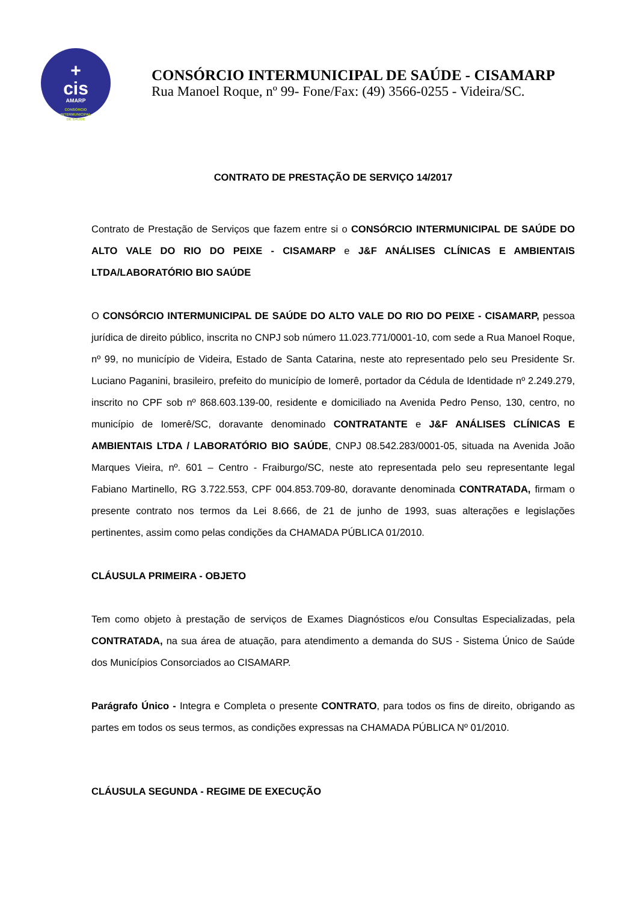+
cis
AMARP
CONSÓRCIO
INTERMUNICIPAL
DE SAÚDE
CONSÓRCIO INTERMUNICIPAL DE SAÚDE - CISAMARP
Rua Manoel Roque, nº 99- Fone/Fax: (49) 3566-0255 - Videira/SC.
CONTRATO DE PRESTAÇÃO DE SERVIÇO 14/2017
Contrato de Prestação de Serviços que fazem entre si o CONSÓRCIO INTERMUNICIPAL DE SAÚDE DO ALTO VALE DO RIO DO PEIXE - CISAMARP e J&F ANÁLISES CLÍNICAS E AMBIENTAIS LTDA/LABORATÓRIO BIO SAÚDE
O CONSÓRCIO INTERMUNICIPAL DE SAÚDE DO ALTO VALE DO RIO DO PEIXE - CISAMARP, pessoa jurídica de direito público, inscrita no CNPJ sob número 11.023.771/0001-10, com sede a Rua Manoel Roque, nº 99, no município de Videira, Estado de Santa Catarina, neste ato representado pelo seu Presidente Sr. Luciano Paganini, brasileiro, prefeito do município de Iomerê, portador da Cédula de Identidade nº 2.249.279, inscrito no CPF sob nº 868.603.139-00, residente e domiciliado na Avenida Pedro Penso, 130, centro, no município de Iomerê/SC, doravante denominado CONTRATANTE e J&F ANÁLISES CLÍNICAS E AMBIENTAIS LTDA / LABORATÓRIO BIO SAÚDE, CNPJ 08.542.283/0001-05, situada na Avenida João Marques Vieira, nº. 601 – Centro - Fraiburgo/SC, neste ato representada pelo seu representante legal Fabiano Martinello, RG 3.722.553, CPF 004.853.709-80, doravante denominada CONTRATADA, firmam o presente contrato nos termos da Lei 8.666, de 21 de junho de 1993, suas alterações e legislações pertinentes, assim como pelas condições da CHAMADA PÚBLICA 01/2010.
CLÁUSULA PRIMEIRA - OBJETO
Tem como objeto à prestação de serviços de Exames Diagnósticos e/ou Consultas Especializadas, pela CONTRATADA, na sua área de atuação, para atendimento a demanda do SUS - Sistema Único de Saúde dos Municípios Consorciados ao CISAMARP.
Parágrafo Único - Integra e Completa o presente CONTRATO, para todos os fins de direito, obrigando as partes em todos os seus termos, as condições expressas na CHAMADA PÚBLICA Nº 01/2010.
CLÁUSULA SEGUNDA - REGIME DE EXECUÇÃO